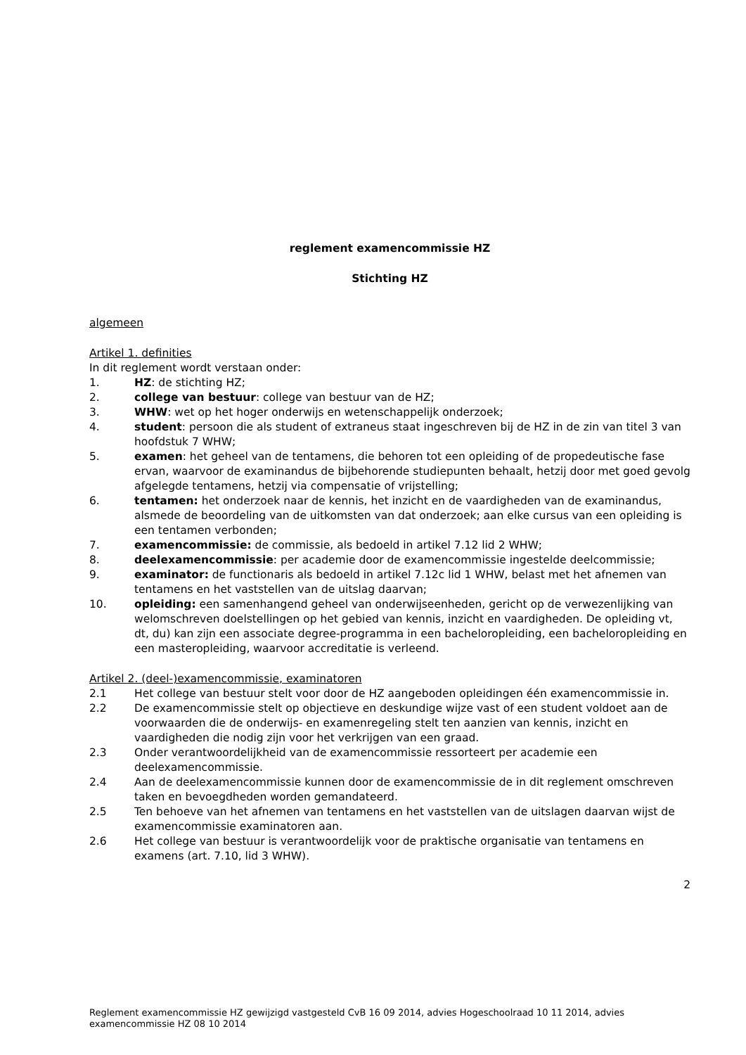reglement examencommissie HZ
Stichting HZ
algemeen
Artikel 1. definities
In dit reglement wordt verstaan onder:
1. HZ: de stichting HZ;
2. college van bestuur: college van bestuur van de HZ;
3. WHW: wet op het hoger onderwijs en wetenschappelijk onderzoek;
4. student: persoon die als student of extraneus staat ingeschreven bij de HZ in de zin van titel 3 van hoofdstuk 7 WHW;
5. examen: het geheel van de tentamens, die behoren tot een opleiding of de propedeutische fase ervan, waarvoor de examinandus de bijbehorende studiepunten behaalt, hetzij door met goed gevolg afgelegde tentamens, hetzij via compensatie of vrijstelling;
6. tentamen: het onderzoek naar de kennis, het inzicht en de vaardigheden van de examinandus, alsmede de beoordeling van de uitkomsten van dat onderzoek; aan elke cursus van een opleiding is een tentamen verbonden;
7. examencommissie: de commissie, als bedoeld in artikel 7.12 lid 2 WHW;
8. deelexamencommissie: per academie door de examencommissie ingestelde deelcommissie;
9. examinator: de functionaris als bedoeld in artikel 7.12c lid 1 WHW, belast met het afnemen van tentamens en het vaststellen van de uitslag daarvan;
10. opleiding: een samenhangend geheel van onderwijseenheden, gericht op de verwezenlijking van welomschreven doelstellingen op het gebied van kennis, inzicht en vaardigheden. De opleiding vt, dt, du) kan zijn een associate degree-programma in een bacheloropleiding, een bacheloropleiding en een masteropleiding, waarvoor accreditatie is verleend.
Artikel 2. (deel-)examencommissie, examinatoren
2.1 Het college van bestuur stelt voor door de HZ aangeboden opleidingen één examencommissie in.
2.2 De examencommissie stelt op objectieve en deskundige wijze vast of een student voldoet aan de voorwaarden die de onderwijs- en examenregeling stelt ten aanzien van kennis, inzicht en vaardigheden die nodig zijn voor het verkrijgen van een graad.
2.3 Onder verantwoordelijkheid van de examencommissie ressorteert per academie een deelexamencommissie.
2.4 Aan de deelexamencommissie kunnen door de examencommissie de in dit reglement omschreven taken en bevoegdheden worden gemandateerd.
2.5 Ten behoeve van het afnemen van tentamens en het vaststellen van de uitslagen daarvan wijst de examencommissie examinatoren aan.
2.6 Het college van bestuur is verantwoordelijk voor de praktische organisatie van tentamens en examens (art. 7.10, lid 3 WHW).
2
Reglement examencommissie HZ gewijzigd vastgesteld CvB 16 09 2014, advies Hogeschoolraad 10 11 2014, advies examencommissie HZ 08 10 2014